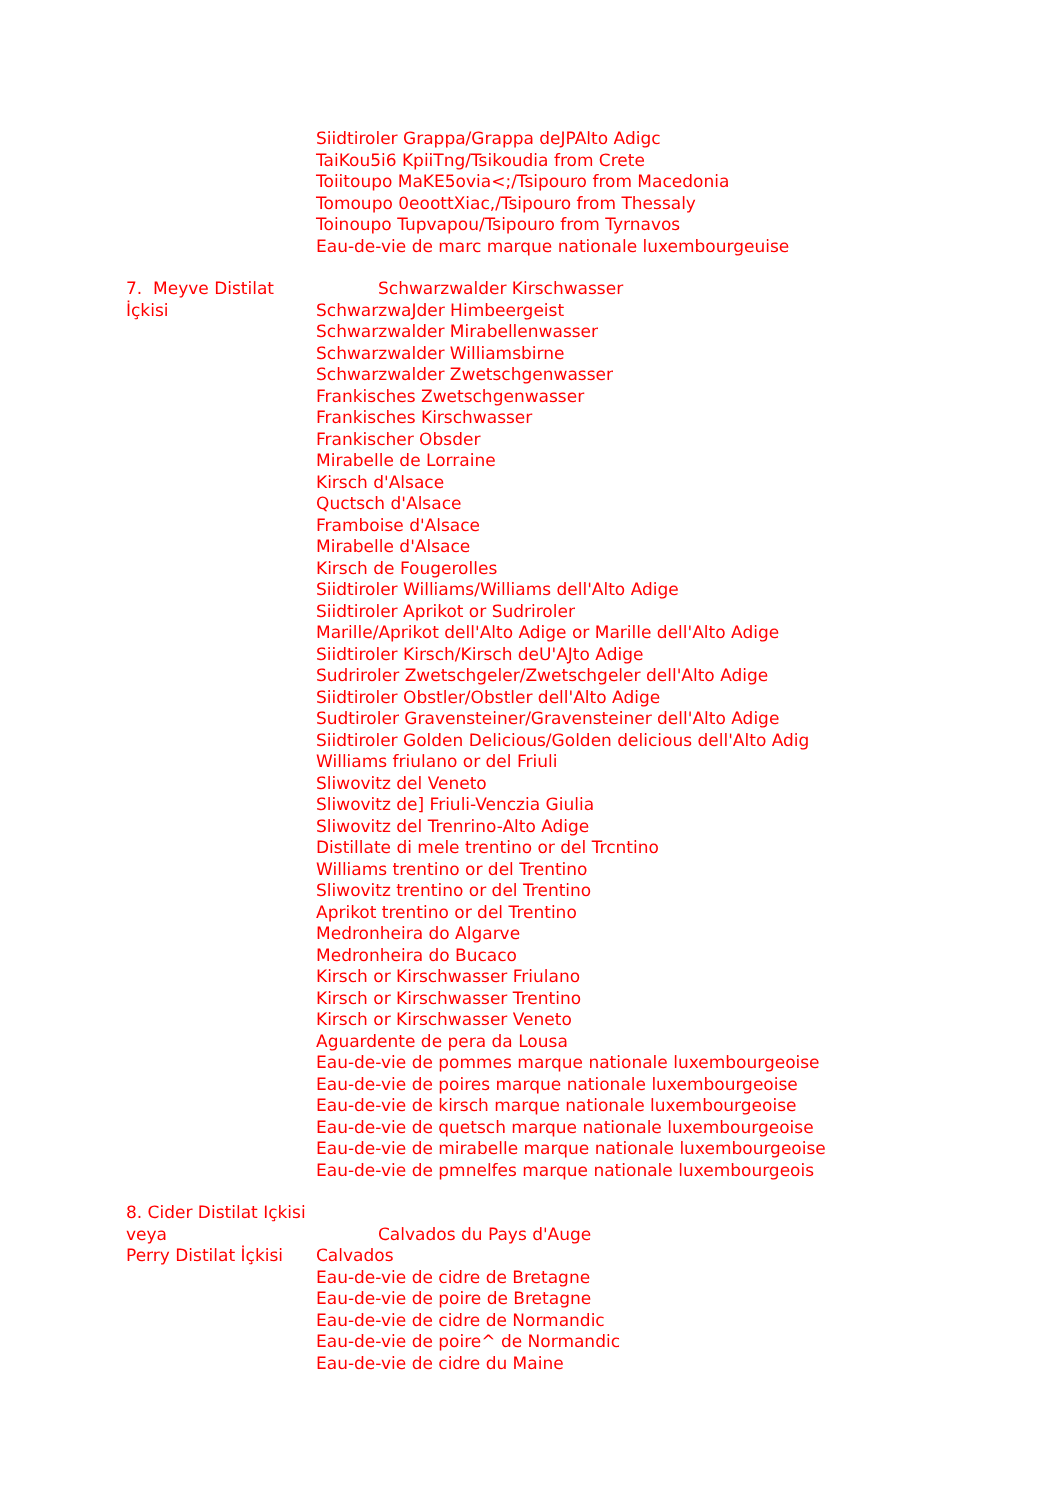Siidtiroler Grappa/Grappa deJPAlto Adigc
TaiKou5i6 KpiiTng/Tsikoudia from Crete
Toiitoupo MaKE5ovia<;/Tsipouro from Macedonia
Tomoupo 0eoottXiac,/Tsipouro from Thessaly
Toinoupo Tupvapou/Tsipouro from Tyrnavos
Eau-de-vie de marc marque nationale luxembourgeuise
7. Meyve Distilat İçkisi Schwarzwalder Kirschwasser
SchwarzwaJder Himbeergeist
Schwarzwalder Mirabellenwasser
Schwarzwalder Williamsbirne
Schwarzwalder Zwetschgenwasser
Frankisches Zwetschgenwasser
Frankisches Kirschwasser
Frankischer Obsder
Mirabelle de Lorraine
Kirsch d'Alsace
Quctsch d'Alsace
Framboise d'Alsace
Mirabelle d'Alsace
Kirsch de Fougerolles
Siidtiroler Williams/Williams dell'Alto Adige
Siidtiroler Aprikot or Sudriroler
Marille/Aprikot dell'Alto Adige or Marille dell'Alto Adige
Siidtiroler Kirsch/Kirsch deU'AJto Adige
Sudriroler Zwetschgeler/Zwetschgeler dell'Alto Adige
Siidtiroler Obstler/Obstler dell'Alto Adige
Sudtiroler Gravensteiner/Gravensteiner dell'Alto Adige
Siidtiroler Golden Delicious/Golden delicious dell'Alto Adig
Williams friulano or del Friuli
Sliwovitz del Veneto
Sliwovitz de] Friuli-Venczia Giulia
Sliwovitz del Trenrino-Alto Adige
Distillate di mele trentino or del Trcntino
Williams trentino or del Trentino
Sliwovitz trentino or del Trentino
Aprikot trentino or del Trentino
Medronheira do Algarve
Medronheira do Bucaco
Kirsch or Kirschwasser Friulano
Kirsch or Kirschwasser Trentino
Kirsch or Kirschwasser Veneto
Aguardente de pera da Lousa
Eau-de-vie de pommes marque nationale luxembourgeoise
Eau-de-vie de poires marque nationale luxembourgeoise
Eau-de-vie de kirsch marque nationale luxembourgeoise
Eau-de-vie de quetsch marque nationale luxembourgeoise
Eau-de-vie de mirabelle marque nationale luxembourgeoise
Eau-de-vie de pmnelfes marque nationale luxembourgeois
8. Cider Distilat Içkisi veya
Perry Distilat İçkisi
Calvados du Pays d'Auge
Calvados
Eau-de-vie de cidre de Bretagne
Eau-de-vie de poire de Bretagne
Eau-de-vie de cidre de Normandic
Eau-de-vie de poire^ de Normandic
Eau-de-vie de cidre du Maine